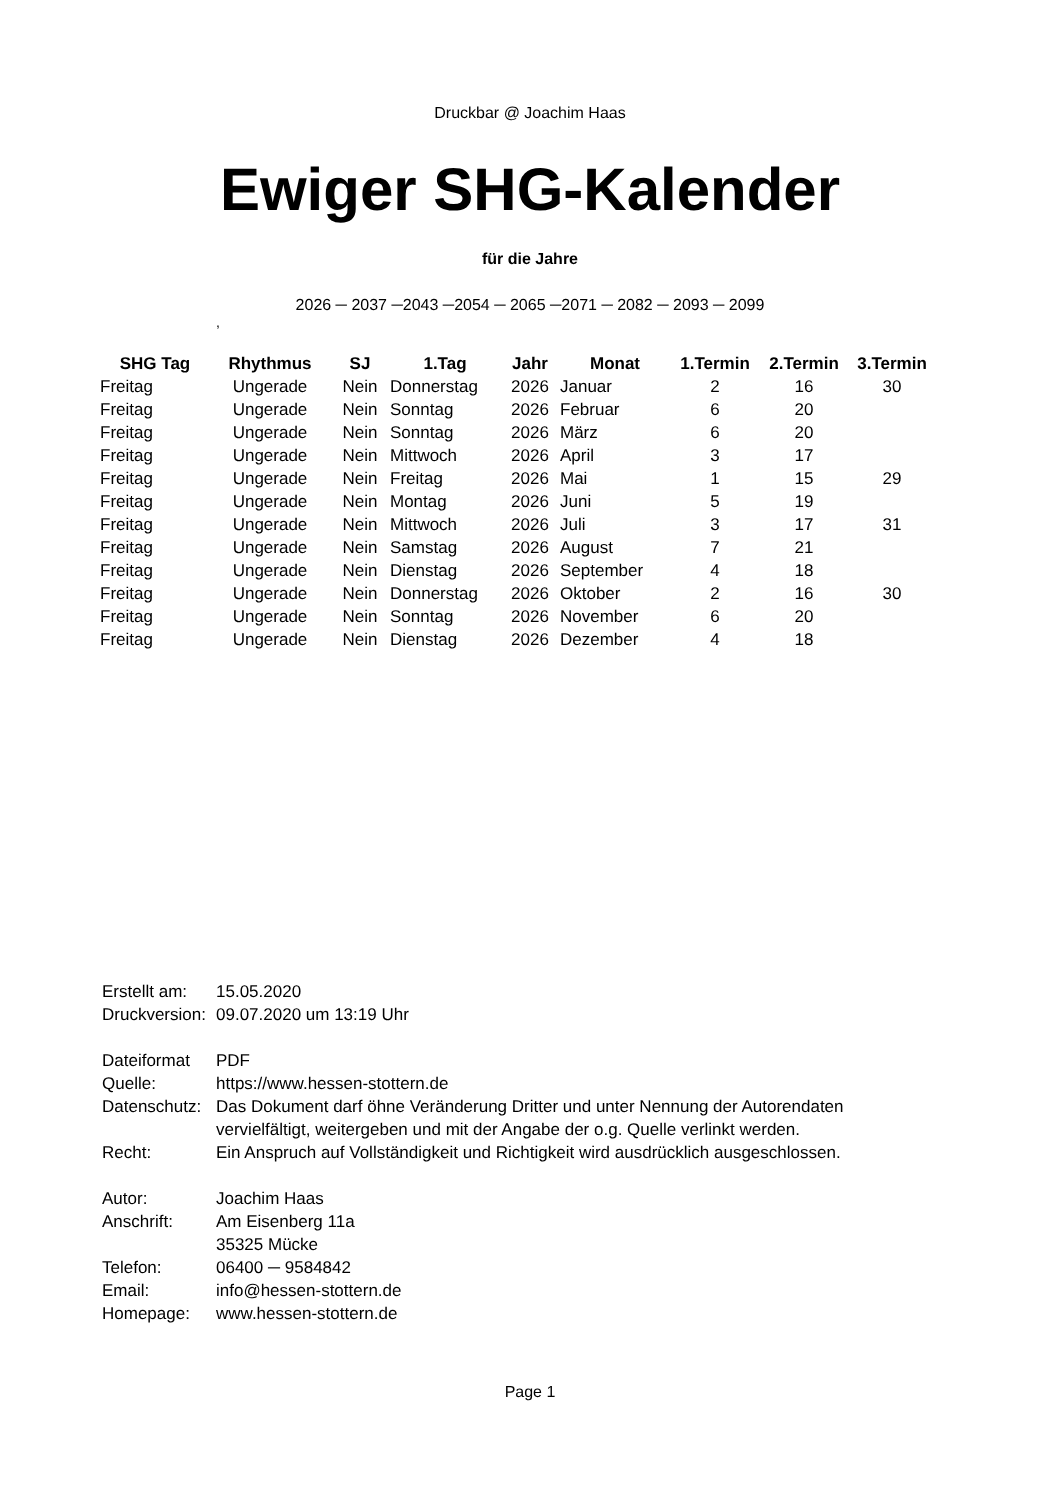Druckbar @ Joachim Haas
Ewiger SHG-Kalender
für die Jahre
2026 ─ 2037 ─2043 ─2054 ─ 2065 ─2071 ─ 2082 ─ 2093 ─ 2099
,
| SHG Tag | Rhythmus | SJ | 1.Tag | Jahr | Monat | 1.Termin | 2.Termin | 3.Termin |
| --- | --- | --- | --- | --- | --- | --- | --- | --- |
| Freitag | Ungerade | Nein | Donnerstag | 2026 | Januar | 2 | 16 | 30 |
| Freitag | Ungerade | Nein | Sonntag | 2026 | Februar | 6 | 20 | |
| Freitag | Ungerade | Nein | Sonntag | 2026 | März | 6 | 20 | |
| Freitag | Ungerade | Nein | Mittwoch | 2026 | April | 3 | 17 | |
| Freitag | Ungerade | Nein | Freitag | 2026 | Mai | 1 | 15 | 29 |
| Freitag | Ungerade | Nein | Montag | 2026 | Juni | 5 | 19 | |
| Freitag | Ungerade | Nein | Mittwoch | 2026 | Juli | 3 | 17 | 31 |
| Freitag | Ungerade | Nein | Samstag | 2026 | August | 7 | 21 | |
| Freitag | Ungerade | Nein | Dienstag | 2026 | September | 4 | 18 | |
| Freitag | Ungerade | Nein | Donnerstag | 2026 | Oktober | 2 | 16 | 30 |
| Freitag | Ungerade | Nein | Sonntag | 2026 | November | 6 | 20 | |
| Freitag | Ungerade | Nein | Dienstag | 2026 | Dezember | 4 | 18 | |
| Erstellt am: | 15.05.2020 |
| Druckversion: | 09.07.2020 um 13:19 Uhr |
| Dateiformat | PDF |
| Quelle: | https://www.hessen-stottern.de |
| Datenschutz: | Das Dokument darf öhne Veränderung Dritter und unter Nennung der Autorendaten vervielfältigt, weitergeben und mit der Angabe der o.g. Quelle verlinkt werden. |
| Recht: | Ein Anspruch auf Vollständigkeit und Richtigkeit wird ausdrücklich ausgeschlossen. |
| Autor: | Joachim Haas |
| Anschrift: | Am Eisenberg 11a 35325 Mücke |
| Telefon: | 06400 ─ 9584842 |
| Email: | info@hessen-stottern.de |
| Homepage: | www.hessen-stottern.de |
Page 1